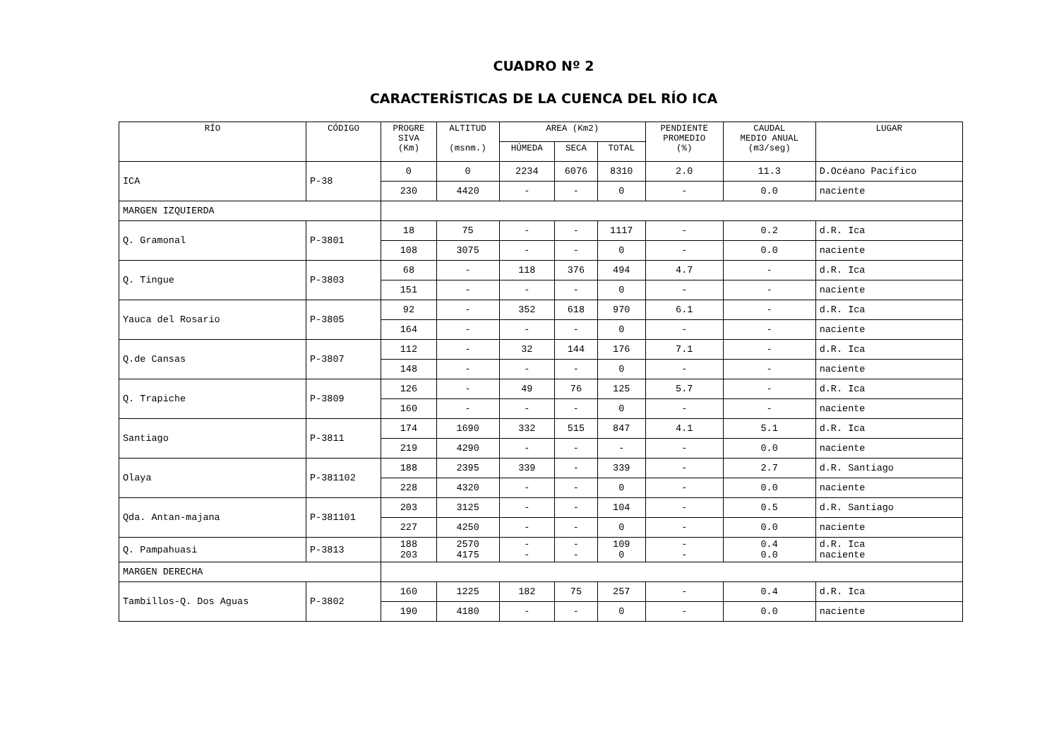CUADRO Nº 2
CARACTERÍSTICAS DE LA CUENCA DEL RÍO ICA
| RÍO | CÓDIGO | PROGRE SIVA (Km) | ALTITUD (msnm.) | AREA (Km2) | | | PENDIENTE PROMEDIO (%) | CAUDAL MEDIO ANUAL (m3/seg) | LUGAR |
| --- | --- | --- | --- | --- | --- | --- | --- | --- | --- |
| | | | | HÚMEDA | SECA | TOTAL | | | |
| ICA | P-38 | 0 | 0 | 2234 | 6076 | 8310 | 2.0 | 11.3 | D.Océano Pacífico |
| | | 230 | 4420 | - | - | 0 | - | 0.0 | naciente |
| MARGEN IZQUIERDA | | | | | | | | | |
| Q. Gramonal | P-3801 | 18 | 75 | - | - | 1117 | - | 0.2 | d.R. Ica |
| | | 108 | 3075 | - | - | 0 | - | 0.0 | naciente |
| Q. Tingue | P-3803 | 68 | - | 118 | 376 | 494 | 4.7 | - | d.R. Ica |
| | | 151 | - | - | - | 0 | - | - | naciente |
| Yauca del Rosario | P-3805 | 92 | - | 352 | 618 | 970 | 6.1 | - | d.R. Ica |
| | | 164 | - | - | - | 0 | - | - | naciente |
| Q.de Cansas | P-3807 | 112 | - | 32 | 144 | 176 | 7.1 | - | d.R. Ica |
| | | 148 | - | - | - | 0 | - | - | naciente |
| Q. Trapiche | P-3809 | 126 | - | 49 | 76 | 125 | 5.7 | - | d.R. Ica |
| | | 160 | - | - | - | 0 | - | - | naciente |
| Santiago | P-3811 | 174 | 1690 | 332 | 515 | 847 | 4.1 | 5.1 | d.R. Ica |
| | | 219 | 4290 | - | - | - | - | 0.0 | naciente |
| Olaya | P-381102 | 188 | 2395 | 339 | - | 339 | - | 2.7 | d.R. Santiago |
| | | 228 | 4320 | - | - | 0 | - | 0.0 | naciente |
| Qda. Antan-majana | P-381101 | 203 | 3125 | - | - | 104 | - | 0.5 | d.R. Santiago |
| | | 227 | 4250 | - | - | 0 | - | 0.0 | naciente |
| Q. Pampahuasi | P-3813 | 188 203 | 2570 4175 | - - | - - | 109 0 | - - | 0.4 0.0 | d.R. Ica naciente |
| MARGEN DERECHA | | | | | | | | | |
| Tambillos-Q. Dos Aguas | P-3802 | 160 | 1225 | 182 | 75 | 257 | - | 0.4 | d.R. Ica |
| | | 190 | 4180 | - | - | 0 | - | 0.0 | naciente |